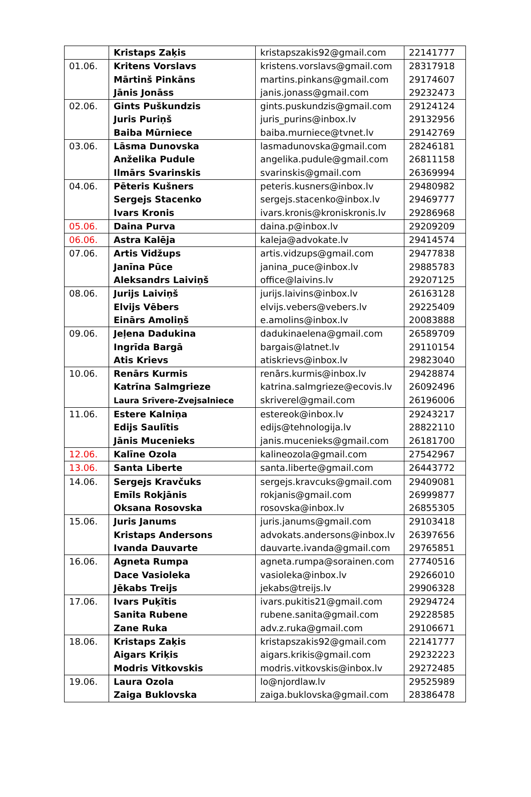| | Kristaps Zaķis | kristapszakis92@gmail.com | 22141777 |
| 01.06. | Kritens Vorslavs Mārtinš Pinkāns Jānis Jonāss | kristens.vorslavs@gmail.com martins.pinkans@gmail.com janis.jonass@gmail.com | 28317918 29174607 29232473 |
| 02.06. | Gints Puškundzis Juris Puriņš Baiba Mūrniece | gints.puskundzis@gmail.com juris_purins@inbox.lv baiba.murniece@tvnet.lv | 29124124 29132956 29142769 |
| 03.06. | Lāsma Dunovska Anželika Pudule Ilmārs Svarinskis | lasmadunovska@gmail.com angelika.pudule@gmail.com svarinskis@gmail.com | 28246181 26811158 26369994 |
| 04.06. | Pēteris Kušners Sergejs Stacenko Ivars Kronis | peteris.kusners@inbox.lv sergejs.stacenko@inbox.lv ivars.kronis@kroniskronis.lv | 29480982 29469777 29286968 |
| 05.06. | Daina Purva | daina.p@inbox.lv | 29209209 |
| 06.06. | Astra Kalēja | kaleja@advokate.lv | 29414574 |
| 07.06. | Artis Vidžups Janīna Pūce Aleksandrs Laiviņš | artis.vidzups@gmail.com janina_puce@inbox.lv office@laivins.lv | 29477838 29885783 29207125 |
| 08.06. | Jurijs Laiviņš Elvijs Vēbers Einārs Amoliņš | jurijs.laivins@inbox.lv elvijs.vebers@vebers.lv e.amolins@inbox.lv | 26163128 29225409 20083888 |
| 09.06. | Jeļena Dadukina Ingrīda Bargā Atis Krievs | dadukinaelena@gmail.com bargais@latnet.lv atiskrievs@inbox.lv | 26589709 29110154 29823040 |
| 10.06. | Renārs Kurmis Katrīna Salmgrieze Laura Srīvere-Zvejsalniece | renārs.kurmis@inbox.lv katrina.salmgrieze@ecovis.lv skriverel@gmail.com | 29428874 26092496 26196006 |
| 11.06. | Estere Kalniņa Edijs Saulītis Jānis Mucenieks | estereok@inbox.lv edijs@tehnologija.lv janis.mucenieks@gmail.com | 29243217 28822110 26181700 |
| 12.06. | Kalīne Ozola | kalineozola@gmail.com | 27542967 |
| 13.06. | Santa Liberte | santa.liberte@gmail.com | 26443772 |
| 14.06. | Sergejs Kravčuks Emīls Rokjānis Oksana Rosovska | sergejs.kravcuks@gmail.com rokjanis@gmail.com rosovska@inbox.lv | 29409081 26999877 26855305 |
| 15.06. | Juris Janums Kristaps Andersons Ivanda Dauvarte | juris.janums@gmail.com advokats.andersons@inbox.lv dauvarte.ivanda@gmail.com | 29103418 26397656 29765851 |
| 16.06. | Agneta Rumpa Dace Vasioleka Jēkabs Treijs | agneta.rumpa@sorainen.com vasioleka@inbox.lv jekabs@treijs.lv | 27740516 29266010 29906328 |
| 17.06. | Ivars Puķītis Sanita Rubene Zane Ruka | ivars.pukitis21@gmail.com rubene.sanita@gmail.com adv.z.ruka@gmail.com | 29294724 29228585 29106671 |
| 18.06. | Kristaps Zaķis Aigars Kriķis Modris Vitkovskis | kristapszakis92@gmail.com aigars.krikis@gmail.com modris.vitkovskis@inbox.lv | 22141777 29232223 29272485 |
| 19.06. | Laura Ozola Zaiga Buklovska | lo@njordlaw.lv zaiga.buklovska@gmail.com | 29525989 28386478 |